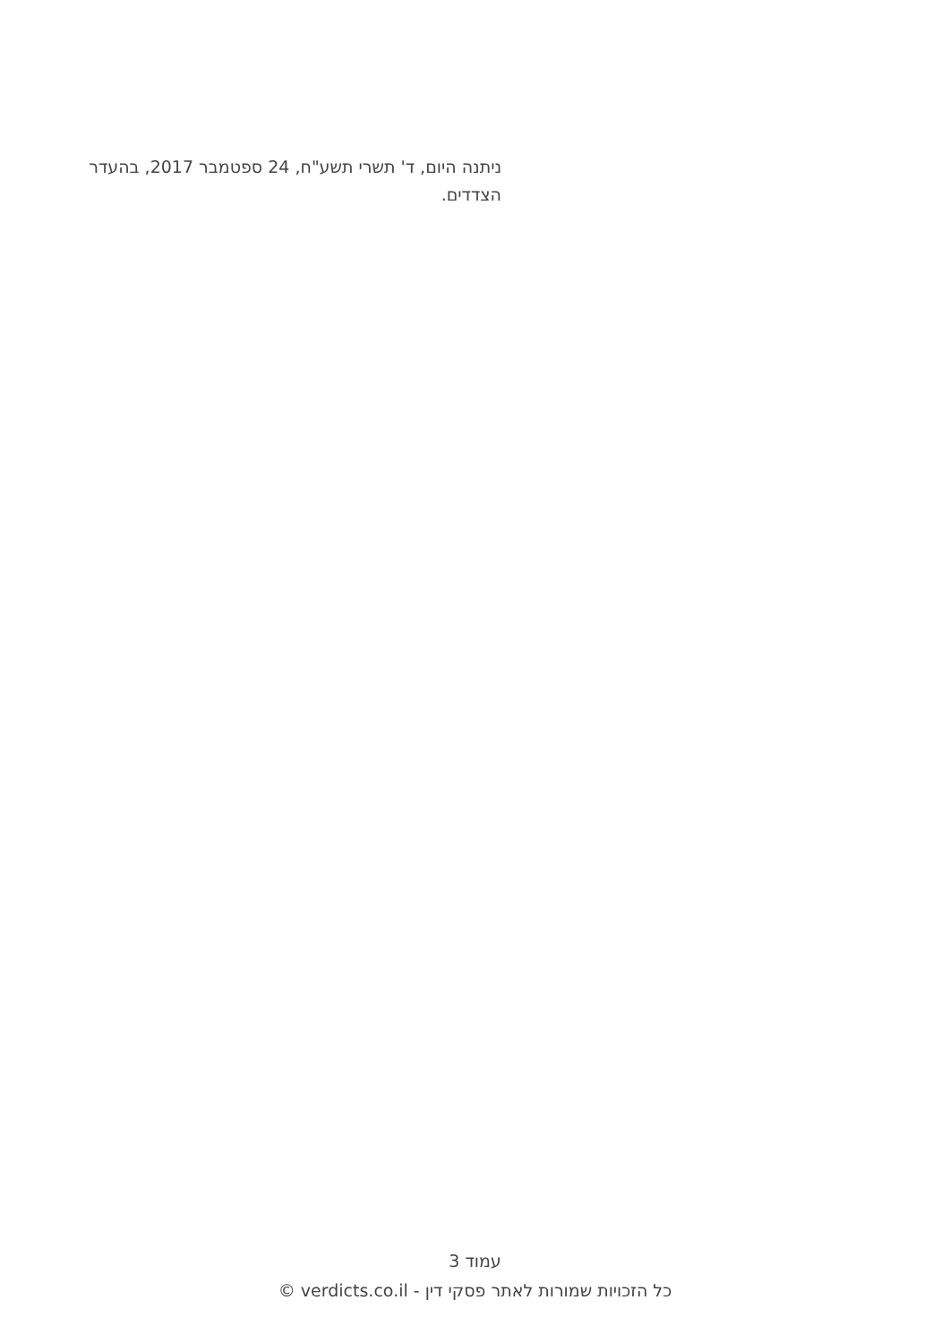ניתנה היום, ד' תשרי תשע"ח, 24 ספטמבר 2017, בהעדר הצדדים.
עמוד 3
כל הזכויות שמורות לאתר פסקי דין - verdicts.co.il ©